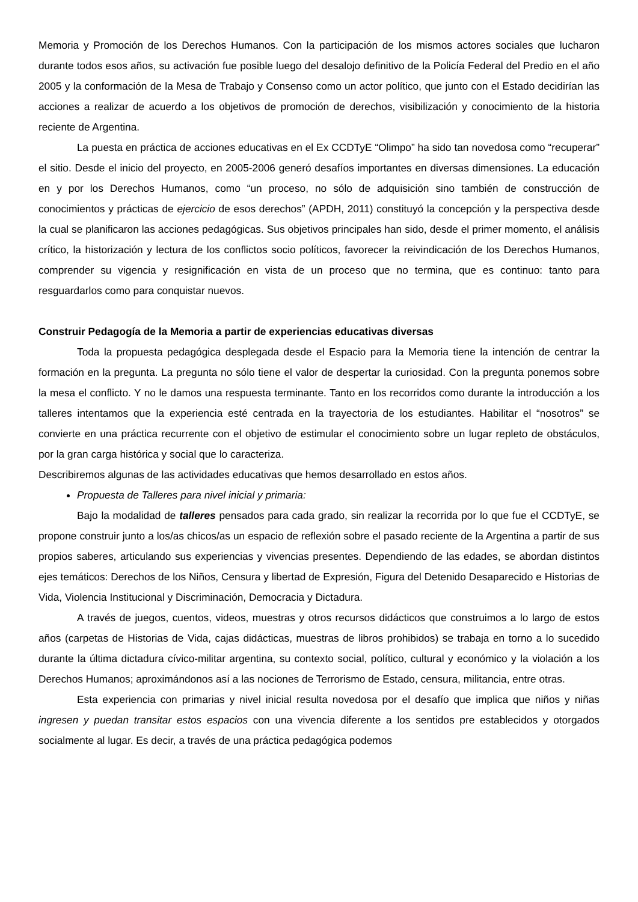Memoria y Promoción de los Derechos Humanos. Con la participación de los mismos actores sociales que lucharon durante todos esos años, su activación fue posible luego del desalojo definitivo de la Policía Federal del Predio en el año 2005 y la conformación de la Mesa de Trabajo y Consenso como un actor político, que junto con el Estado decidirían las acciones a realizar de acuerdo a los objetivos de promoción de derechos, visibilización y conocimiento de la historia reciente de Argentina.
La puesta en práctica de acciones educativas en el Ex CCDTyE “Olimpo” ha sido tan novedosa como “recuperar” el sitio. Desde el inicio del proyecto, en 2005-2006 generó desafíos importantes en diversas dimensiones. La educación en y por los Derechos Humanos, como “un proceso, no sólo de adquisición sino también de construcción de conocimientos y prácticas de ejercicio de esos derechos” (APDH, 2011) constituyó la concepción y la perspectiva desde la cual se planificaron las acciones pedagógicas. Sus objetivos principales han sido, desde el primer momento, el análisis crítico, la historización y lectura de los conflictos socio políticos, favorecer la reivindicación de los Derechos Humanos, comprender su vigencia y resignificación en vista de un proceso que no termina, que es continuo: tanto para resguardarlos como para conquistar nuevos.
Construir Pedagogía de la Memoria a partir de experiencias educativas diversas
Toda la propuesta pedagógica desplegada desde el Espacio para la Memoria tiene la intención de centrar la formación en la pregunta. La pregunta no sólo tiene el valor de despertar la curiosidad. Con la pregunta ponemos sobre la mesa el conflicto. Y no le damos una respuesta terminante. Tanto en los recorridos como durante la introducción a los talleres intentamos que la experiencia esté centrada en la trayectoria de los estudiantes. Habilitar el “nosotros” se convierte en una práctica recurrente con el objetivo de estimular el conocimiento sobre un lugar repleto de obstáculos, por la gran carga histórica y social que lo caracteriza.
Describiremos algunas de las actividades educativas que hemos desarrollado en estos años.
Propuesta de Talleres para nivel inicial y primaria:
Bajo la modalidad de talleres pensados para cada grado, sin realizar la recorrida por lo que fue el CCDTyE, se propone construir junto a los/as chicos/as un espacio de reflexión sobre el pasado reciente de la Argentina a partir de sus propios saberes, articulando sus experiencias y vivencias presentes. Dependiendo de las edades, se abordan distintos ejes temáticos: Derechos de los Niños, Censura y libertad de Expresión, Figura del Detenido Desaparecido e Historias de Vida, Violencia Institucional y Discriminación, Democracia y Dictadura.
A través de juegos, cuentos, videos, muestras y otros recursos didácticos que construimos a lo largo de estos años (carpetas de Historias de Vida, cajas didácticas, muestras de libros prohibidos) se trabaja en torno a lo sucedido durante la última dictadura cívico-militar argentina, su contexto social, político, cultural y económico y la violación a los Derechos Humanos; aproximándonos así a las nociones de Terrorismo de Estado, censura, militancia, entre otras.
Esta experiencia con primarias y nivel inicial resulta novedosa por el desafío que implica que niños y niñas ingresen y puedan transitar estos espacios con una vivencia diferente a los sentidos pre establecidos y otorgados socialmente al lugar. Es decir, a través de una práctica pedagógica podemos